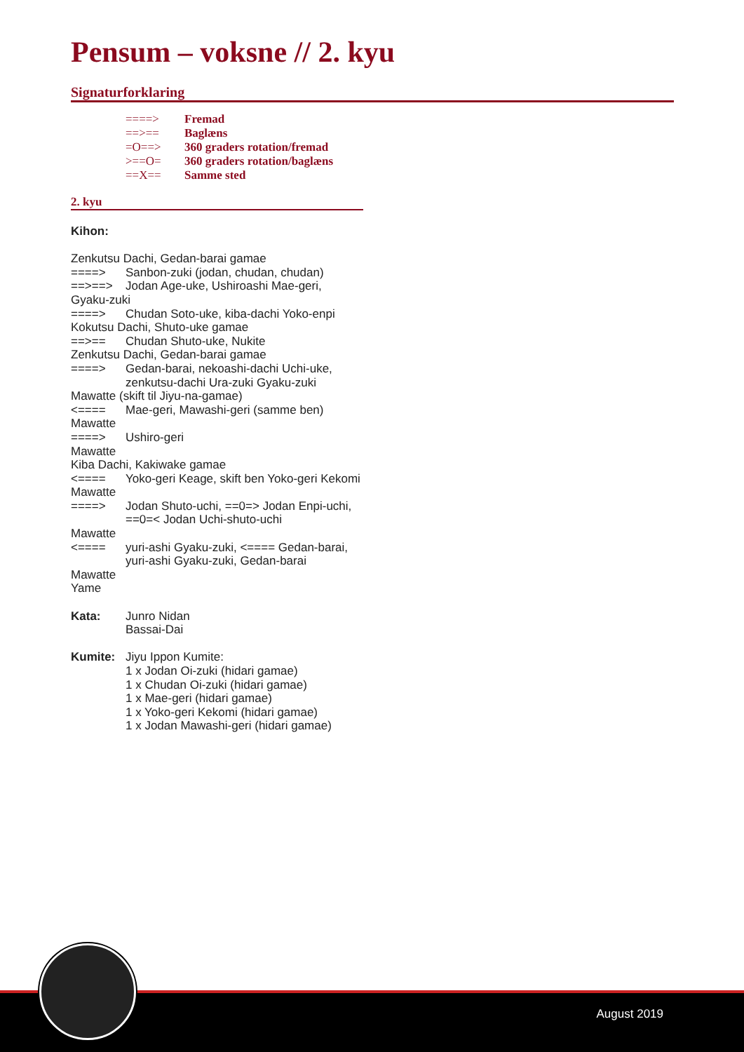Pensum – voksne // 2. kyu
Signaturforklaring
====> Fremad
==>== Baglæns
=O==> 360 graders rotation/fremad
>==O= 360 graders rotation/baglæns
==X== Samme sted
2. kyu
Kihon:
Zenkutsu Dachi, Gedan-barai gamae
====> Sanbon-zuki (jodan, chudan, chudan)
==>==> Jodan Age-uke, Ushiroashi Mae-geri,
Gyaku-zuki
====> Chudan Soto-uke, kiba-dachi Yoko-enpi
Kokutsu Dachi, Shuto-uke gamae
==>== Chudan Shuto-uke, Nukite
Zenkutsu Dachi, Gedan-barai gamae
====> Gedan-barai, nekoashi-dachi Uchi-uke, zenkutsu-dachi Ura-zuki Gyaku-zuki
Mawatte (skift til Jiyu-na-gamae)
<==== Mae-geri, Mawashi-geri (samme ben)
Mawatte
====> Ushiro-geri
Mawatte
Kiba Dachi, Kakiwake gamae
<==== Yoko-geri Keage, skift ben Yoko-geri Kekomi
Mawatte
====> Jodan Shuto-uchi, ==0=> Jodan Enpi-uchi, ==0=< Jodan Uchi-shuto-uchi
Mawatte
<==== yuri-ashi Gyaku-zuki, <==== Gedan-barai, yuri-ashi Gyaku-zuki, Gedan-barai
Mawatte
Yame
Kata: Junro Nidan
Bassai-Dai
Kumite: Jiyu Ippon Kumite:
1 x Jodan Oi-zuki (hidari gamae)
1 x Chudan Oi-zuki (hidari gamae)
1 x Mae-geri (hidari gamae)
1 x Yoko-geri Kekomi (hidari gamae)
1 x Jodan Mawashi-geri (hidari gamae)
August 2019